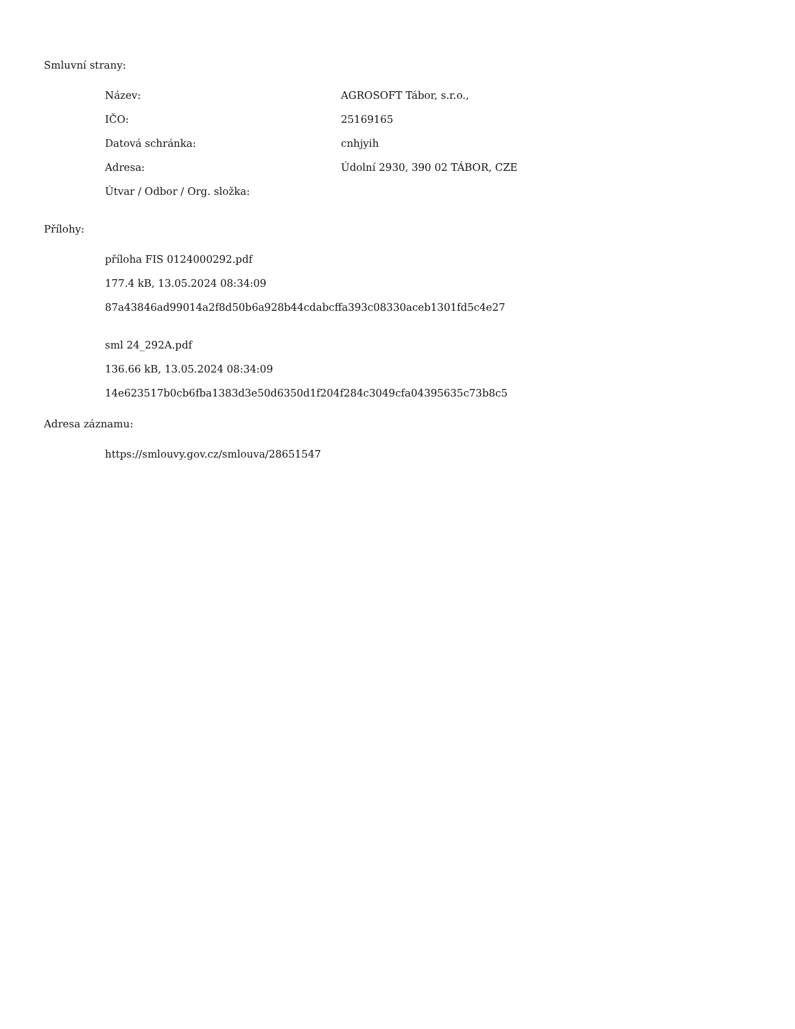Smluvní strany:
| Název: | AGROSOFT Tábor, s.r.o., |
| IČO: | 25169165 |
| Datová schránka: | cnhjyih |
| Adresa: | Údolní 2930, 390 02 TÁBOR, CZE |
| Útvar / Odbor / Org. složka: | |
Přílohy:
příloha FIS 0124000292.pdf
177.4 kB, 13.05.2024 08:34:09
87a43846ad99014a2f8d50b6a928b44cdabcffa393c08330aceb1301fd5c4e27
sml 24_292A.pdf
136.66 kB, 13.05.2024 08:34:09
14e623517b0cb6fba1383d3e50d6350d1f204f284c3049cfa04395635c73b8c5
Adresa záznamu:
https://smlouvy.gov.cz/smlouva/28651547